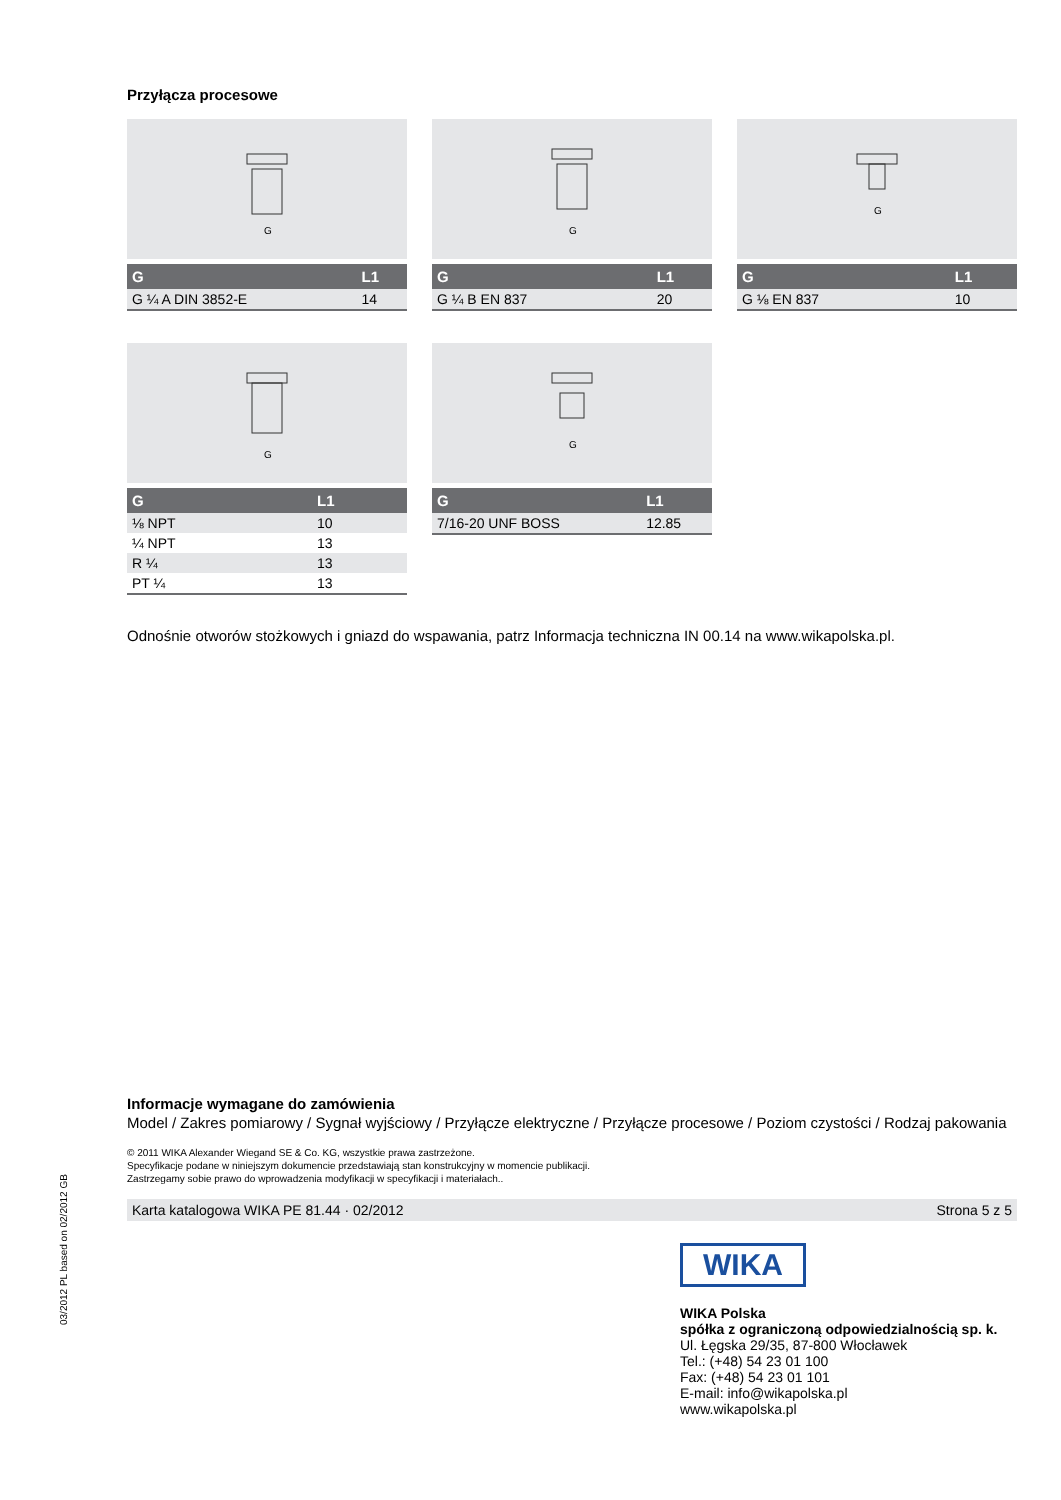Przyłącza procesowe
G
| G | L1 |
| --- | --- |
| G ¼ A DIN 3852-E | 14 |
G
| G | L1 |
| --- | --- |
| G ¼ B EN 837 | 20 |
G
| G | L1 |
| --- | --- |
| G ⅛ EN 837 | 10 |
G
| G | L1 |
| --- | --- |
| ⅛ NPT | 10 |
| ¼ NPT | 13 |
| R ¼ | 13 |
| PT ¼ | 13 |
G
| G | L1 |
| --- | --- |
| 7/16-20 UNF BOSS | 12.85 |
Odnośnie otworów stożkowych i gniazd do wspawania, patrz Informacja techniczna IN 00.14 na www.wikapolska.pl.
Informacje wymagane do zamówienia
Model / Zakres pomiarowy / Sygnał wyjściowy / Przyłącze elektryczne / Przyłącze procesowe / Poziom czystości / Rodzaj pakowania
© 2011 WIKA Alexander Wiegand SE & Co. KG, wszystkie prawa zastrzeżone.
Specyfikacje podane w niniejszym dokumencie przedstawiają stan konstrukcyjny w momencie publikacji.
Zastrzegamy sobie prawo do wprowadzenia modyfikacji w specyfikacji i materiałach..
Karta katalogowa WIKA PE 81.44 · 02/2012 Strona 5 z 5
WIKA
WIKA Polska
spółka z ograniczoną odpowiedzialnością sp. k.
Ul. Łęgska 29/35, 87-800 Włocławek
Tel.: (+48) 54 23 01 100
Fax: (+48) 54 23 01 101
E-mail: info@wikapolska.pl
www.wikapolska.pl
03/2012 PL based on 02/2012 GB